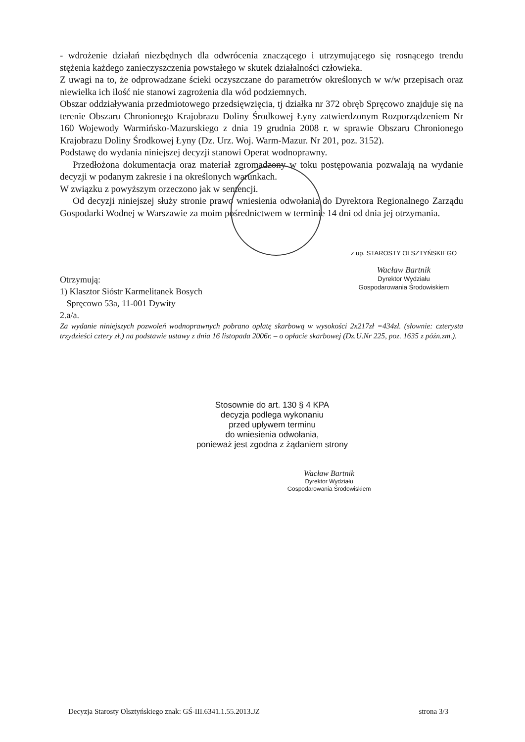- wdrożenie działań niezbędnych dla odwrócenia znaczącego i utrzymującego się rosnącego trendu stężenia każdego zanieczyszczenia powstałego w skutek działalności człowieka.
Z uwagi na to, że odprowadzane ścieki oczyszczane do parametrów określonych w w/w przepisach oraz niewielka ich ilość nie stanowi zagrożenia dla wód podziemnych.
Obszar oddziaływania przedmiotowego przedsięwzięcia, tj działka nr 372 obręb Spręcowo znajduje się na terenie Obszaru Chronionego Krajobrazu Doliny Środkowej Łyny zatwierdzonym Rozporządzeniem Nr 160 Wojewody Warmińsko-Mazurskiego z dnia 19 grudnia 2008 r. w sprawie Obszaru Chronionego Krajobrazu Doliny Środkowej Łyny (Dz. Urz. Woj. Warm-Mazur. Nr 201, poz. 3152).
Podstawę do wydania niniejszej decyzji stanowi Operat wodnoprawny.
Przedłożona dokumentacja oraz materiał zgromadzony w toku postępowania pozwalają na wydanie decyzji w podanym zakresie i na określonych warunkach.
W związku z powyższym orzeczono jak w sentencji.
Od decyzji niniejszej służy stronie prawo wniesienia odwołania do Dyrektora Regionalnego Zarządu Gospodarki Wodnej w Warszawie za moim pośrednictwem w terminie 14 dni od dnia jej otrzymania.
Otrzymują:
1) Klasztor Sióstr Karmelitanek Bosych
Spręcowo 53a, 11-001 Dywity
2.a/a.
z up. STAROSTY OLSZTYŃSKIEGO
Wacław Bartnik
Dyrektor Wydziału
Gospodarowania Środowiskiem
Za wydanie niniejszych pozwoleń wodnoprawnych pobrano opłatę skarbową w wysokości 2x217zł =434zł. (słownie: czterysta trzydzieści cztery zł.) na podstawie ustawy z dnia 16 listopada 2006r. – o opłacie skarbowej (Dz.U.Nr 225, poz. 1635 z późn.zm.).
Stosownie do art. 130 § 4 KPA
decyzja podlega wykonaniu
przed upływem terminu
do wniesienia odwołania,
ponieważ jest zgodna z żądaniem strony
Wacław Bartnik
Dyrektor Wydziału
Gospodarowania Środowiskiem
Decyzja Starosty Olsztyńskiego znak: GŚ-III.6341.1.55.2013.JZ strona 3/3